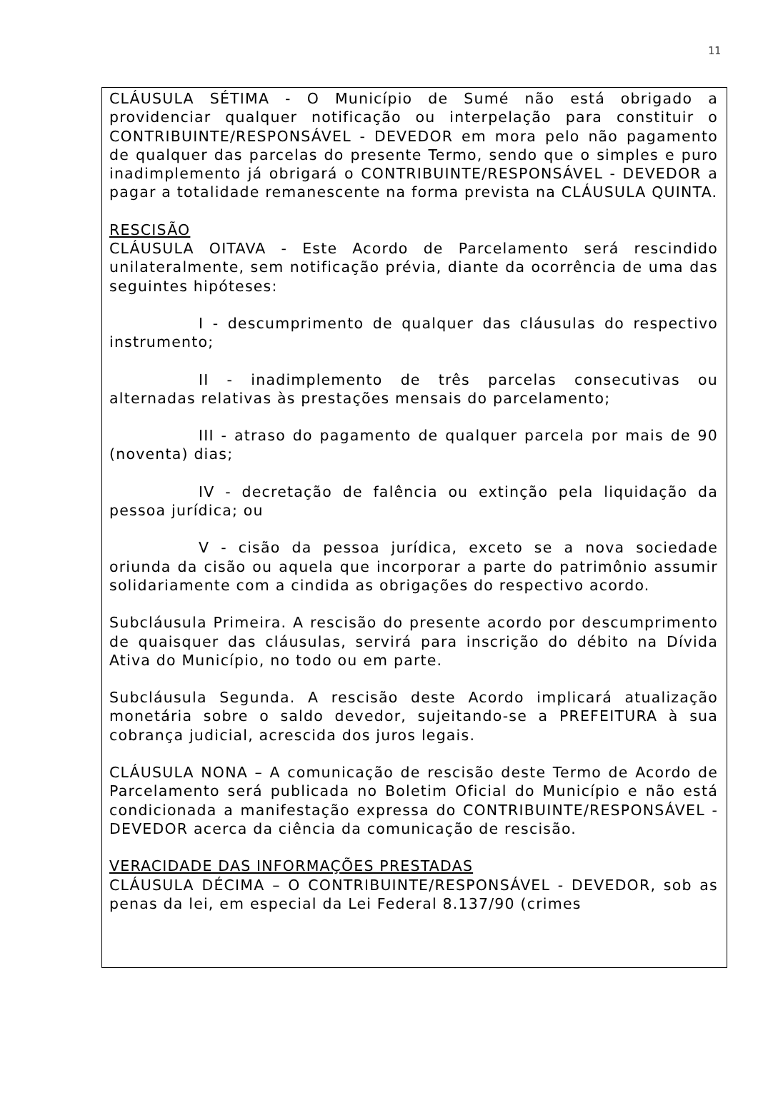11
CLÁUSULA SÉTIMA - O Município de Sumé não está obrigado a providenciar qualquer notificação ou interpelação para constituir o CONTRIBUINTE/RESPONSÁVEL - DEVEDOR em mora pelo não pagamento de qualquer das parcelas do presente Termo, sendo que o simples e puro inadimplemento já obrigará o CONTRIBUINTE/RESPONSÁVEL - DEVEDOR a pagar a totalidade remanescente na forma prevista na CLÁUSULA QUINTA.
RESCISÃO
CLÁUSULA OITAVA - Este Acordo de Parcelamento será rescindido unilateralmente, sem notificação prévia, diante da ocorrência de uma das seguintes hipóteses:
I - descumprimento de qualquer das cláusulas do respectivo instrumento;
II - inadimplemento de três parcelas consecutivas ou alternadas relativas às prestações mensais do parcelamento;
III - atraso do pagamento de qualquer parcela por mais de 90 (noventa) dias;
IV - decretação de falência ou extinção pela liquidação da pessoa jurídica; ou
V - cisão da pessoa jurídica, exceto se a nova sociedade oriunda da cisão ou aquela que incorporar a parte do patrimônio assumir solidariamente com a cindida as obrigações do respectivo acordo.
Subcláusula Primeira. A rescisão do presente acordo por descumprimento de quaisquer das cláusulas, servirá para inscrição do débito na Dívida Ativa do Município, no todo ou em parte.
Subcláusula Segunda. A rescisão deste Acordo implicará atualização monetária sobre o saldo devedor, sujeitando-se a PREFEITURA à sua cobrança judicial, acrescida dos juros legais.
CLÁUSULA NONA – A comunicação de rescisão deste Termo de Acordo de Parcelamento será publicada no Boletim Oficial do Município e não está condicionada a manifestação expressa do CONTRIBUINTE/RESPONSÁVEL - DEVEDOR acerca da ciência da comunicação de rescisão.
VERACIDADE DAS INFORMAÇÕES PRESTADAS
CLÁUSULA DÉCIMA – O CONTRIBUINTE/RESPONSÁVEL - DEVEDOR, sob as penas da lei, em especial da Lei Federal 8.137/90 (crimes